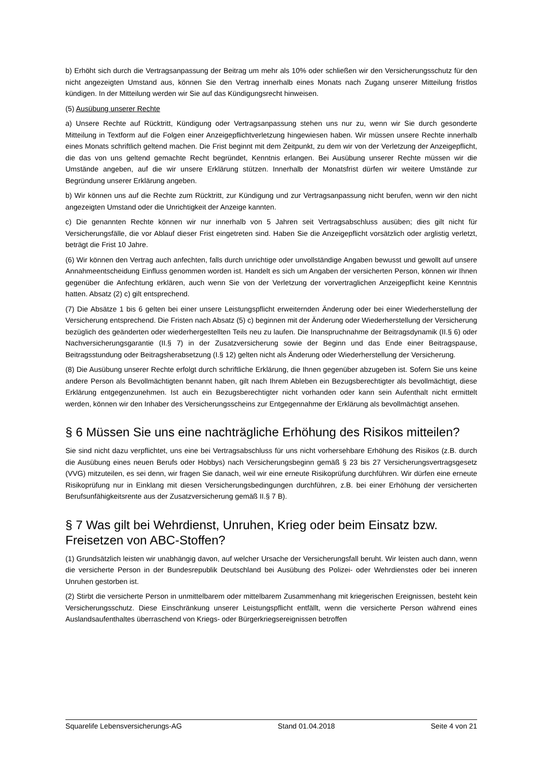b) Erhöht sich durch die Vertragsanpassung der Beitrag um mehr als 10% oder schließen wir den Versicherungsschutz für den nicht angezeigten Umstand aus, können Sie den Vertrag innerhalb eines Monats nach Zugang unserer Mitteilung fristlos kündigen. In der Mitteilung werden wir Sie auf das Kündigungsrecht hinweisen.
(5) Ausübung unserer Rechte
a) Unsere Rechte auf Rücktritt, Kündigung oder Vertragsanpassung stehen uns nur zu, wenn wir Sie durch gesonderte Mitteilung in Textform auf die Folgen einer Anzeigepflichtverletzung hingewiesen haben. Wir müssen unsere Rechte innerhalb eines Monats schriftlich geltend machen. Die Frist beginnt mit dem Zeitpunkt, zu dem wir von der Verletzung der Anzeigepflicht, die das von uns geltend gemachte Recht begründet, Kenntnis erlangen. Bei Ausübung unserer Rechte müssen wir die Umstände angeben, auf die wir unsere Erklärung stützen. Innerhalb der Monatsfrist dürfen wir weitere Umstände zur Begründung unserer Erklärung angeben.
b) Wir können uns auf die Rechte zum Rücktritt, zur Kündigung und zur Vertragsanpassung nicht berufen, wenn wir den nicht angezeigten Umstand oder die Unrichtigkeit der Anzeige kannten.
c) Die genannten Rechte können wir nur innerhalb von 5 Jahren seit Vertragsabschluss ausüben; dies gilt nicht für Versicherungsfälle, die vor Ablauf dieser Frist eingetreten sind. Haben Sie die Anzeigepflicht vorsätzlich oder arglistig verletzt, beträgt die Frist 10 Jahre.
(6) Wir können den Vertrag auch anfechten, falls durch unrichtige oder unvollständige Angaben bewusst und gewollt auf unsere Annahmeentscheidung Einfluss genommen worden ist. Handelt es sich um Angaben der versicherten Person, können wir Ihnen gegenüber die Anfechtung erklären, auch wenn Sie von der Verletzung der vorvertraglichen Anzeigepflicht keine Kenntnis hatten. Absatz (2) c) gilt entsprechend.
(7) Die Absätze 1 bis 6 gelten bei einer unsere Leistungspflicht erweiternden Änderung oder bei einer Wiederherstellung der Versicherung entsprechend. Die Fristen nach Absatz (5) c) beginnen mit der Änderung oder Wiederherstellung der Versicherung bezüglich des geänderten oder wiederhergestellten Teils neu zu laufen. Die Inanspruchnahme der Beitragsdynamik (II.§ 6) oder Nachversicherungsgarantie (II.§ 7) in der Zusatzversicherung sowie der Beginn und das Ende einer Beitragspause, Beitragsstundung oder Beitragsherabsetzung (I.§ 12) gelten nicht als Änderung oder Wiederherstellung der Versicherung.
(8) Die Ausübung unserer Rechte erfolgt durch schriftliche Erklärung, die Ihnen gegenüber abzugeben ist. Sofern Sie uns keine andere Person als Bevollmächtigten benannt haben, gilt nach Ihrem Ableben ein Bezugsberechtigter als bevollmächtigt, diese Erklärung entgegenzunehmen. Ist auch ein Bezugsberechtigter nicht vorhanden oder kann sein Aufenthalt nicht ermittelt werden, können wir den Inhaber des Versicherungsscheins zur Entgegennahme der Erklärung als bevollmächtigt ansehen.
§ 6 Müssen Sie uns eine nachträgliche Erhöhung des Risikos mitteilen?
Sie sind nicht dazu verpflichtet, uns eine bei Vertragsabschluss für uns nicht vorhersehbare Erhöhung des Risikos (z.B. durch die Ausübung eines neuen Berufs oder Hobbys) nach Versicherungsbeginn gemäß § 23 bis 27 Versicherungsvertragsgesetz (VVG) mitzuteilen, es sei denn, wir fragen Sie danach, weil wir eine erneute Risikoprüfung durchführen. Wir dürfen eine erneute Risikoprüfung nur in Einklang mit diesen Versicherungsbedingungen durchführen, z.B. bei einer Erhöhung der versicherten Berufsunfähigkeitsrente aus der Zusatzversicherung gemäß II.§ 7 B).
§ 7 Was gilt bei Wehrdienst, Unruhen, Krieg oder beim Einsatz bzw. Freisetzen von ABC-Stoffen?
(1) Grundsätzlich leisten wir unabhängig davon, auf welcher Ursache der Versicherungsfall beruht. Wir leisten auch dann, wenn die versicherte Person in der Bundesrepublik Deutschland bei Ausübung des Polizei- oder Wehrdienstes oder bei inneren Unruhen gestorben ist.
(2) Stirbt die versicherte Person in unmittelbarem oder mittelbarem Zusammenhang mit kriegerischen Ereignissen, besteht kein Versicherungsschutz. Diese Einschränkung unserer Leistungspflicht entfällt, wenn die versicherte Person während eines Auslandsaufenthaltes überraschend von Kriegs- oder Bürgerkriegsereignissen betroffen
Squarelife Lebensversicherungs-AG Stand 01.04.2018 Seite 4 von 21